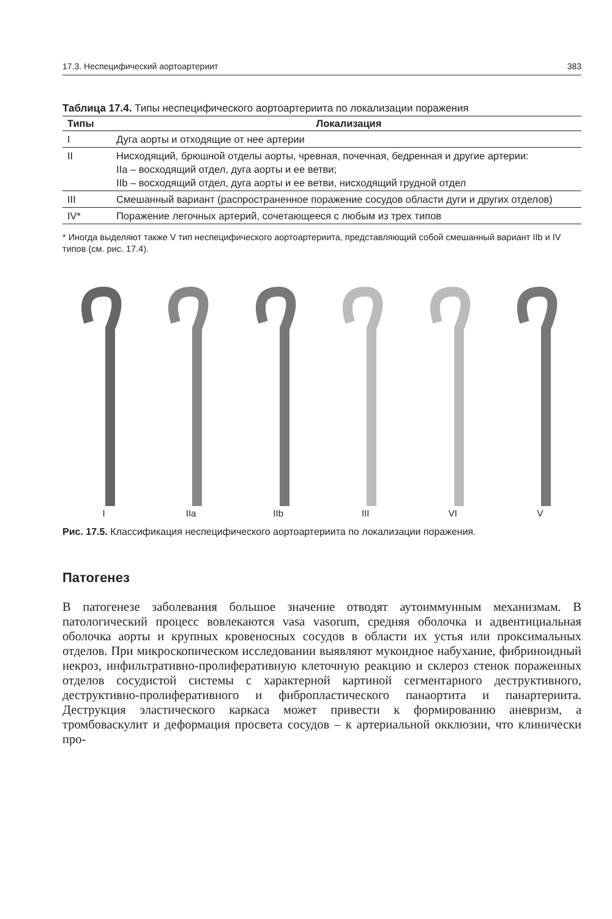17.3. Неспецифический аортоартериит 383
Таблица 17.4. Типы неспецифического аортоартериита по локализации поражения
| Типы | Локализация |
| --- | --- |
| I | Дуга аорты и отходящие от нее артерии |
| II | Нисходящий, брюшной отделы аорты, чревная, почечная, бедренная и другие артерии: IIa – восходящий отдел, дуга аорты и ее ветви; IIb – восходящий отдел, дуга аорты и ее ветви, нисходящий грудной отдел |
| III | Смешанный вариант (распространенное поражение сосудов области дуги и других отделов) |
| IV* | Поражение легочных артерий, сочетающееся с любым из трех типов |
* Иногда выделяют также V тип неспецифического аортоартериита, представляющий собой смешанный вариант IIb и IV типов (см. рис. 17.4).
I
IIa
IIb
III
VI
V
Рис. 17.5. Классификация неспецифического аортоартериита по локализации поражения.
Патогенез
В патогенезе заболевания большое значение отводят аутоиммунным механизмам. В патологический процесс вовлекаются vasa vasorum, средняя оболочка и адвентициальная оболочка аорты и крупных кровеносных сосудов в области их устья или проксимальных отделов. При микроскопическом исследовании выявляют мукоидное набухание, фибриноидный некроз, инфильтративно-пролиферативную клеточную реакцию и склероз стенок пораженных отделов сосудистой системы с характерной картиной сегментарного деструктивного, деструктивно-пролиферативного и фибропластического панаортита и панартериита. Деструкция эластического каркаса может привести к формированию аневризм, а тромбоваскулит и деформация просвета сосудов – к артериальной окклюзии, что клинически про-